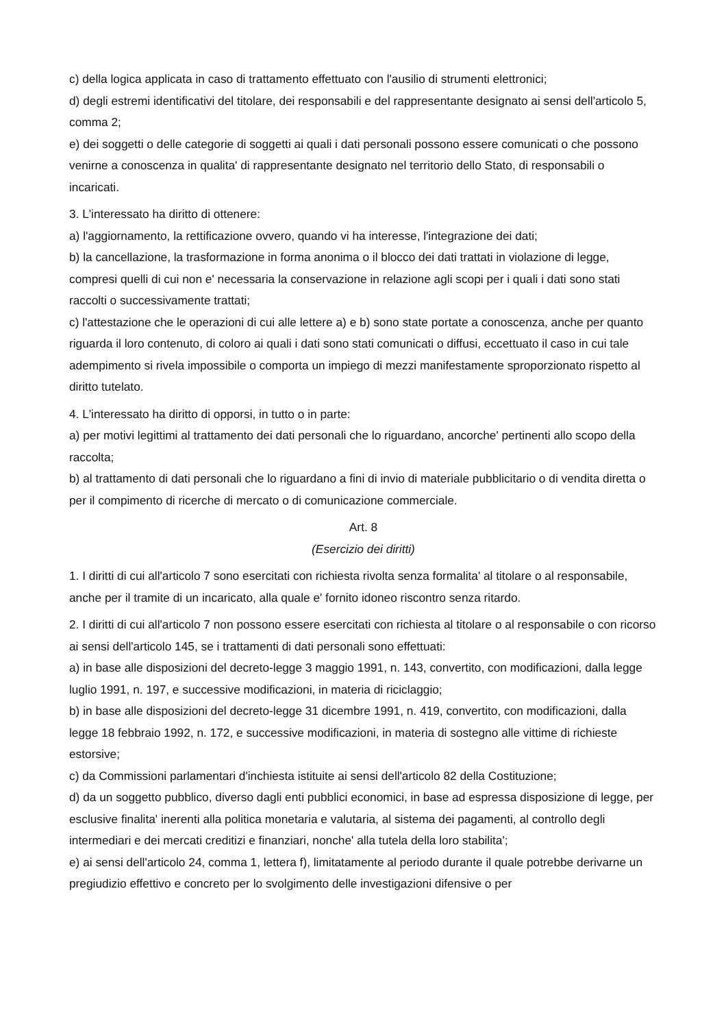c) della logica applicata in caso di trattamento effettuato con l'ausilio di strumenti elettronici;
d) degli estremi identificativi del titolare, dei responsabili e del rappresentante designato ai sensi dell'articolo 5, comma 2;
e) dei soggetti o delle categorie di soggetti ai quali i dati personali possono essere comunicati o che possono venirne a conoscenza in qualita' di rappresentante designato nel territorio dello Stato, di responsabili o incaricati.
3. L'interessato ha diritto di ottenere:
a) l'aggiornamento, la rettificazione ovvero, quando vi ha interesse, l'integrazione dei dati;
b) la cancellazione, la trasformazione in forma anonima o il blocco dei dati trattati in violazione di legge, compresi quelli di cui non e' necessaria la conservazione in relazione agli scopi per i quali i dati sono stati raccolti o successivamente trattati;
c) l'attestazione che le operazioni di cui alle lettere a) e b) sono state portate a conoscenza, anche per quanto riguarda il loro contenuto, di coloro ai quali i dati sono stati comunicati o diffusi, eccettuato il caso in cui tale adempimento si rivela impossibile o comporta un impiego di mezzi manifestamente sproporzionato rispetto al diritto tutelato.
4. L'interessato ha diritto di opporsi, in tutto o in parte:
a) per motivi legittimi al trattamento dei dati personali che lo riguardano, ancorche' pertinenti allo scopo della raccolta;
b) al trattamento di dati personali che lo riguardano a fini di invio di materiale pubblicitario o di vendita diretta o per il compimento di ricerche di mercato o di comunicazione commerciale.
Art. 8
(Esercizio dei diritti)
1. I diritti di cui all'articolo 7 sono esercitati con richiesta rivolta senza formalita' al titolare o al responsabile, anche per il tramite di un incaricato, alla quale e' fornito idoneo riscontro senza ritardo.
2. I diritti di cui all'articolo 7 non possono essere esercitati con richiesta al titolare o al responsabile o con ricorso ai sensi dell'articolo 145, se i trattamenti di dati personali sono effettuati:
a) in base alle disposizioni del decreto-legge 3 maggio 1991, n. 143, convertito, con modificazioni, dalla legge luglio 1991, n. 197, e successive modificazioni, in materia di riciclaggio;
b) in base alle disposizioni del decreto-legge 31 dicembre 1991, n. 419, convertito, con modificazioni, dalla legge 18 febbraio 1992, n. 172, e successive modificazioni, in materia di sostegno alle vittime di richieste estorsive;
c) da Commissioni parlamentari d'inchiesta istituite ai sensi dell'articolo 82 della Costituzione;
d) da un soggetto pubblico, diverso dagli enti pubblici economici, in base ad espressa disposizione di legge, per esclusive finalita' inerenti alla politica monetaria e valutaria, al sistema dei pagamenti, al controllo degli intermediari e dei mercati creditizi e finanziari, nonche' alla tutela della loro stabilita';
e) ai sensi dell'articolo 24, comma 1, lettera f), limitatamente al periodo durante il quale potrebbe derivarne un pregiudizio effettivo e concreto per lo svolgimento delle investigazioni difensive o per